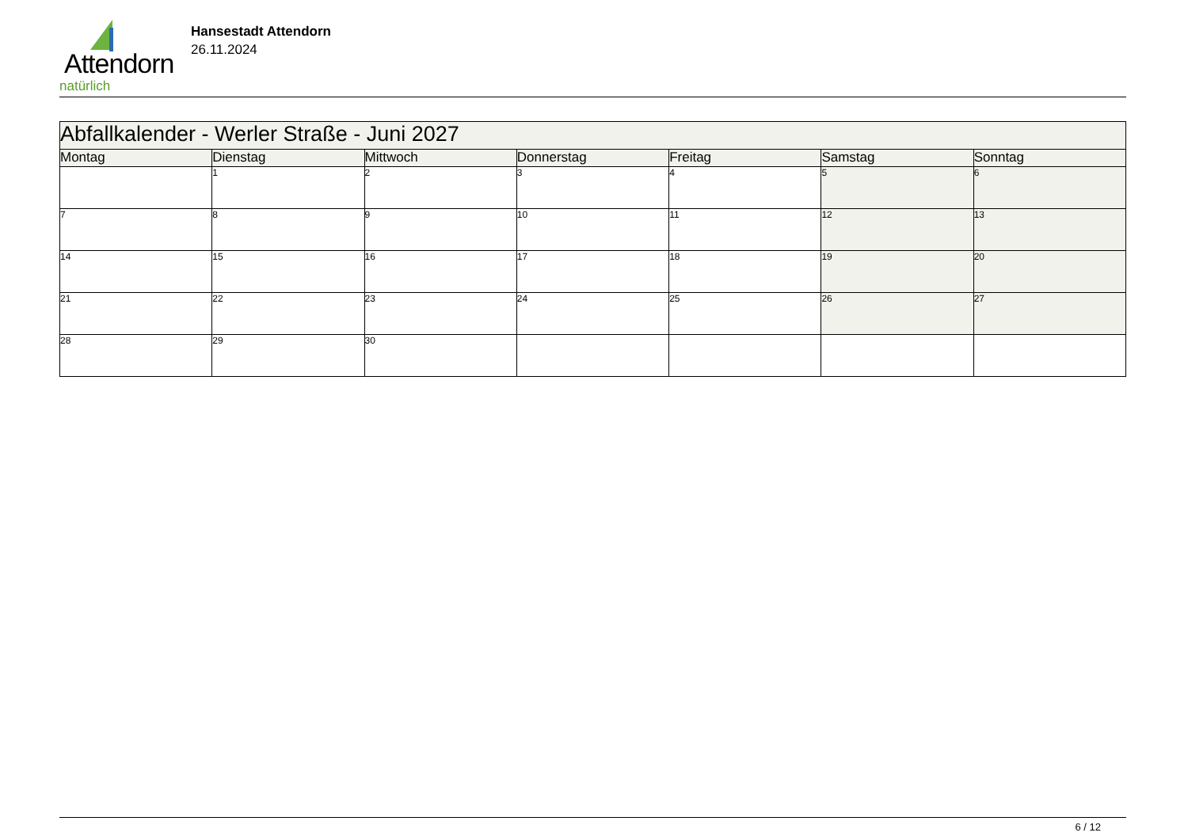Attendorn
natürlich
Hansestadt Attendorn
26.11.2024
| Abfallkalender - Werler Straße - Juni 2027 | | | | | | |
| Montag | Dienstag | Mittwoch | Donnerstag | Freitag | Samstag | Sonntag |
| | 1 | 2 | 3 | 4 | 5 | 6 |
| 7 | 8 | 9 | 10 | 11 | 12 | 13 |
| 14 | 15 | 16 | 17 | 18 | 19 | 20 |
| 21 | 22 | 23 | 24 | 25 | 26 | 27 |
| 28 | 29 | 30 | | | | |
6 / 12